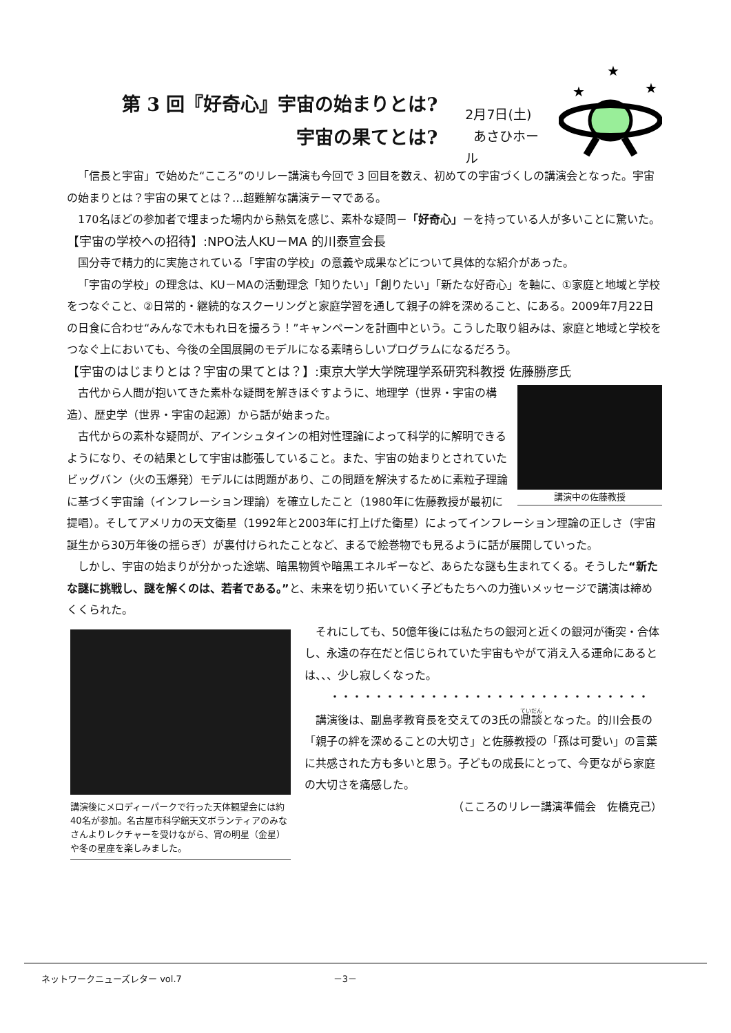第 3 回『好奇心』宇宙の始まりとは?
宇宙の果てとは?
2月7日(土)
あさひホール
★
★
★
「信長と宇宙」で始めた“こころ”のリレー講演も今回で 3 回目を数え、初めての宇宙づくしの講演会となった。宇宙の始まりとは？宇宙の果てとは？…超難解な講演テーマである。
170名ほどの参加者で埋まった場内から熱気を感じ、素朴な疑問－「好奇心」－を持っている人が多いことに驚いた。
【宇宙の学校への招待】:NPO法人KU－MA 的川泰宣会長
国分寺で精力的に実施されている「宇宙の学校」の意義や成果などについて具体的な紹介があった。
「宇宙の学校」の理念は、KU－MAの活動理念「知りたい」「創りたい」「新たな好奇心」を軸に、①家庭と地域と学校をつなぐこと、②日常的・継続的なスクーリングと家庭学習を通して親子の絆を深めること、にある。2009年7月22日の日食に合わせ“みんなで木もれ日を撮ろう！”キャンペーンを計画中という。こうした取り組みは、家庭と地域と学校をつなぐ上においても、今後の全国展開のモデルになる素晴らしいプログラムになるだろう。
【宇宙のはじまりとは？宇宙の果てとは？】:東京大学大学院理学系研究科教授 佐藤勝彦氏
講演中の佐藤教授
古代から人間が抱いてきた素朴な疑問を解きほぐすように、地理学（世界・宇宙の構造）、歴史学（世界・宇宙の起源）から話が始まった。
古代からの素朴な疑問が、アインシュタインの相対性理論によって科学的に解明できるようになり、その結果として宇宙は膨張していること。また、宇宙の始まりとされていたビッグバン（火の玉爆発）モデルには問題があり、この問題を解決するために素粒子理論に基づく宇宙論（インフレーション理論）を確立したこと（1980年に佐藤教授が最初に提唱）。そしてアメリカの天文衛星（1992年と2003年に打上げた衛星）によってインフレーション理論の正しさ（宇宙誕生から30万年後の揺らぎ）が裏付けられたことなど、まるで絵巻物でも見るように話が展開していった。
しかし、宇宙の始まりが分かった途端、暗黒物質や暗黒エネルギーなど、あらたな謎も生まれてくる。そうした“新たな謎に挑戦し、謎を解くのは、若者である。”と、未来を切り拓いていく子どもたちへの力強いメッセージで講演は締めくくられた。
講演後にメロディーパークで行った天体観望会には約40名が参加。名古屋市科学館天文ボランティアのみなさんよりレクチャーを受けながら、宵の明星（金星）や冬の星座を楽しみました。
それにしても、50億年後には私たちの銀河と近くの銀河が衝突・合体し、永遠の存在だと信じられていた宇宙もやがて消え入る運命にあるとは、、、少し寂しくなった。
・・・・・・・・・・・・・・・・・・・・・・・・・・・・・
講演後は、副島孝教育長を交えての3氏の鼎談となった。的川会長の「親子の絆を深めることの大切さ」と佐藤教授の「孫は可愛い」の言葉に共感された方も多いと思う。子どもの成長にとって、今更ながら家庭の大切さを痛感した。
（こころのリレー講演準備会　佐橋克己）
ネットワークニューズレター vol.7 －3－